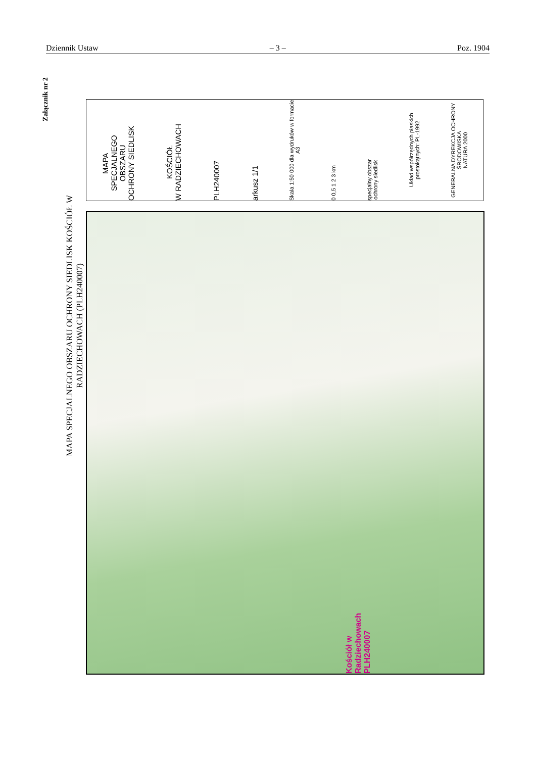Dziennik Ustaw – 3 – Poz. 1904
Załącznik nr 2
MAPA SPECJALNEGO OBSZARU OCHRONY SIEDLISK KOŚCIÓŁ W RADZIECHOWACH (PLH240007)
GENERALNA DYREKCJA OCHRONY ŚRODOWISKA
NATURA 2000
Układ współrzędnych płaskich prostokątnych: PL-1992
specjalny obszar
ochrony siedlisk
0 0,5 1 2 3 km
Skala 1:50 000 dla wydruków w formacie A3
arkusz 1/1
PLH240007
KOŚCIÓŁ
W RADZIECHOWACH
MAPA
SPECJALNEGO
OBSZARU
OCHRONY SIEDLISK
Kościół w Radziechowach
PLH240007